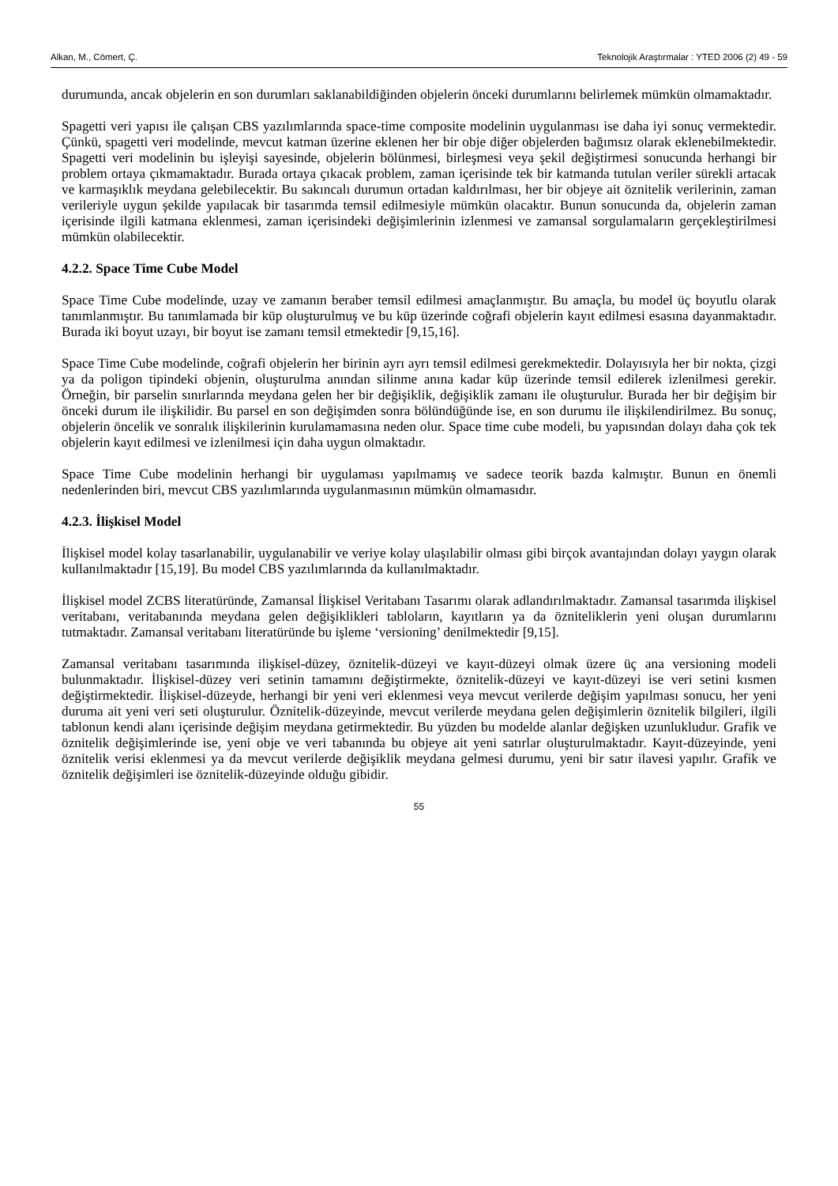Alkan, M., Cömert, Ç. Teknolojik Araştırmalar : YTED 2006 (2) 49 - 59
durumunda, ancak objelerin en son durumları saklanabildiğinden objelerin önceki durumlarını belirlemek mümkün olmamaktadır.
Spagetti veri yapısı ile çalışan CBS yazılımlarında space-time composite modelinin uygulanması ise daha iyi sonuç vermektedir. Çünkü, spagetti veri modelinde, mevcut katman üzerine eklenen her bir obje diğer objelerden bağımsız olarak eklenebilmektedir. Spagetti veri modelinin bu işleyişi sayesinde, objelerin bölünmesi, birleşmesi veya şekil değiştirmesi sonucunda herhangi bir problem ortaya çıkmamaktadır. Burada ortaya çıkacak problem, zaman içerisinde tek bir katmanda tutulan veriler sürekli artacak ve karmaşıklık meydana gelebilecektir. Bu sakıncalı durumun ortadan kaldırılması, her bir objeye ait öznitelik verilerinin, zaman verileriyle uygun şekilde yapılacak bir tasarımda temsil edilmesiyle mümkün olacaktır. Bunun sonucunda da, objelerin zaman içerisinde ilgili katmana eklenmesi, zaman içerisindeki değişimlerinin izlenmesi ve zamansal sorgulamaların gerçekleştirilmesi mümkün olabilecektir.
4.2.2. Space Time Cube Model
Space Time Cube modelinde, uzay ve zamanın beraber temsil edilmesi amaçlanmıştır. Bu amaçla, bu model üç boyutlu olarak tanımlanmıştır. Bu tanımlamada bir küp oluşturulmuş ve bu küp üzerinde coğrafi objelerin kayıt edilmesi esasına dayanmaktadır. Burada iki boyut uzayı, bir boyut ise zamanı temsil etmektedir [9,15,16].
Space Time Cube modelinde, coğrafi objelerin her birinin ayrı ayrı temsil edilmesi gerekmektedir. Dolayısıyla her bir nokta, çizgi ya da poligon tipindeki objenin, oluşturulma anından silinme anına kadar küp üzerinde temsil edilerek izlenilmesi gerekir. Örneğin, bir parselin sınırlarında meydana gelen her bir değişiklik, değişiklik zamanı ile oluşturulur. Burada her bir değişim bir önceki durum ile ilişkilidir. Bu parsel en son değişimden sonra bölündüğünde ise, en son durumu ile ilişkilendirilmez. Bu sonuç, objelerin öncelik ve sonralık ilişkilerinin kurulamamasına neden olur. Space time cube modeli, bu yapısından dolayı daha çok tek objelerin kayıt edilmesi ve izlenilmesi için daha uygun olmaktadır.
Space Time Cube modelinin herhangi bir uygulaması yapılmamış ve sadece teorik bazda kalmıştır. Bunun en önemli nedenlerinden biri, mevcut CBS yazılımlarında uygulanmasının mümkün olmamasıdır.
4.2.3. İlişkisel Model
İlişkisel model kolay tasarlanabilir, uygulanabilir ve veriye kolay ulaşılabilir olması gibi birçok avantajından dolayı yaygın olarak kullanılmaktadır [15,19]. Bu model CBS yazılımlarında da kullanılmaktadır.
İlişkisel model ZCBS literatüründe, Zamansal İlişkisel Veritabanı Tasarımı olarak adlandırılmaktadır. Zamansal tasarımda ilişkisel veritabanı, veritabanında meydana gelen değişiklikleri tabloların, kayıtların ya da özniteliklerin yeni oluşan durumlarını tutmaktadır. Zamansal veritabanı literatüründe bu işleme ‘versioning’ denilmektedir [9,15].
Zamansal veritabanı tasarımında ilişkisel-düzey, öznitelik-düzeyi ve kayıt-düzeyi olmak üzere üç ana versioning modeli bulunmaktadır. İlişkisel-düzey veri setinin tamamını değiştirmekte, öznitelik-düzeyi ve kayıt-düzeyi ise veri setini kısmen değiştirmektedir. İlişkisel-düzeyde, herhangi bir yeni veri eklenmesi veya mevcut verilerde değişim yapılması sonucu, her yeni duruma ait yeni veri seti oluşturulur. Öznitelik-düzeyinde, mevcut verilerde meydana gelen değişimlerin öznitelik bilgileri, ilgili tablonun kendi alanı içerisinde değişim meydana getirmektedir. Bu yüzden bu modelde alanlar değişken uzunlukludur. Grafik ve öznitelik değişimlerinde ise, yeni obje ve veri tabanında bu objeye ait yeni satırlar oluşturulmaktadır. Kayıt-düzeyinde, yeni öznitelik verisi eklenmesi ya da mevcut verilerde değişiklik meydana gelmesi durumu, yeni bir satır ilavesi yapılır. Grafik ve öznitelik değişimleri ise öznitelik-düzeyinde olduğu gibidir.
55